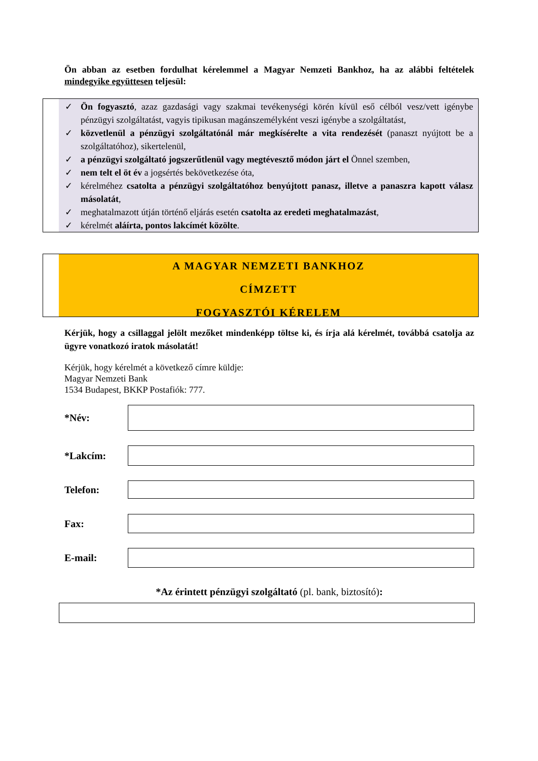Ön abban az esetben fordulhat kérelemmel a Magyar Nemzeti Bankhoz, ha az alábbi feltételek mindegyike együttesen teljesül:
✓ Ön fogyasztó, azaz gazdasági vagy szakmai tevékenységi körén kívül eső célból vesz/vett igénybe pénzügyi szolgáltatást, vagyis tipikusan magánszemélyként veszi igénybe a szolgáltatást,
✓ közvetlenül a pénzügyi szolgáltatónál már megkísérelte a vita rendezését (panaszt nyújtott be a szolgáltatóhoz), sikertelenül,
✓ a pénzügyi szolgáltató jogszerűtlenül vagy megtévesztő módon járt el Önnel szemben,
✓ nem telt el öt év a jogsértés bekövetkezése óta,
✓ kérelméhez csatolta a pénzügyi szolgáltatóhoz benyújtott panasz, illetve a panaszra kapott válasz másolatát,
✓ meghatalmazott útján történő eljárás esetén csatolta az eredeti meghatalmazást,
✓ kérelmét aláírta, pontos lakcímét közölte.
A MAGYAR NEMZETI BANKHOZ
CÍMZETT
FOGYASZTÓI KÉRELEM
Kérjük, hogy a csillaggal jelölt mezőket mindenképp töltse ki, és írja alá kérelmét, továbbá csatolja az ügyre vonatkozó iratok másolatát!
Kérjük, hogy kérelmét a következő címre küldje:
Magyar Nemzeti Bank
1534 Budapest, BKKP Postafiók: 777.
*Név:
*Lakcím:
Telefon:
Fax:
E-mail:
*Az érintett pénzügyi szolgáltató (pl. bank, biztosító):